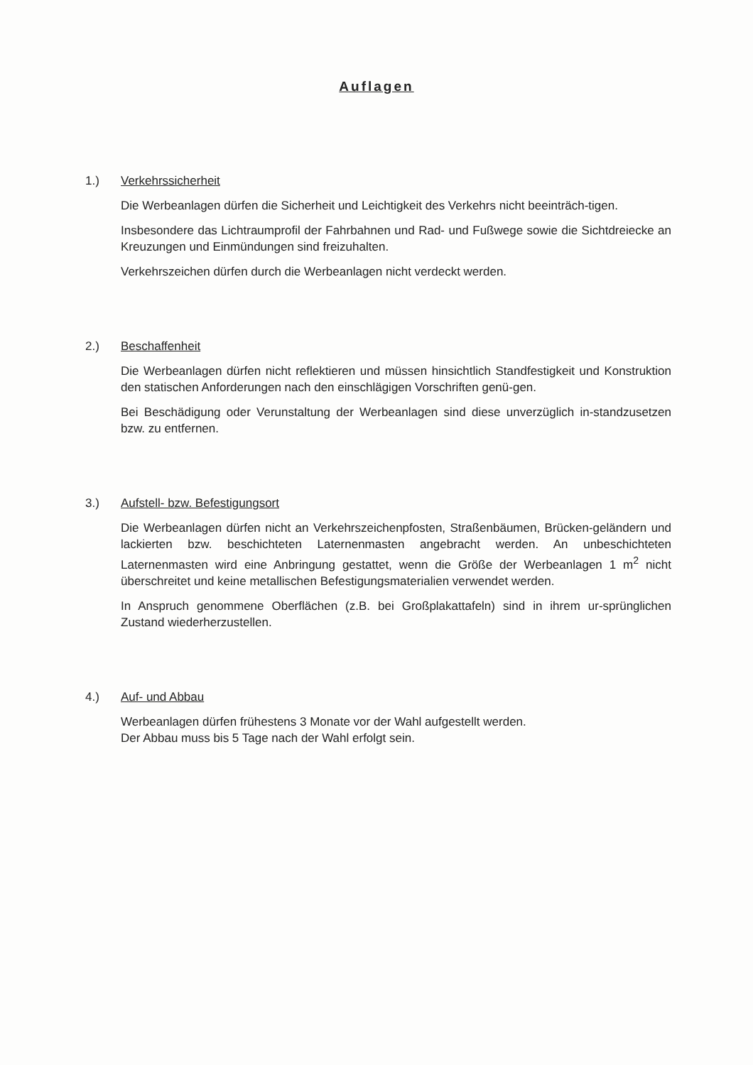Auflagen
1.) Verkehrssicherheit
Die Werbeanlagen dürfen die Sicherheit und Leichtigkeit des Verkehrs nicht beeinträch-tigen.
Insbesondere das Lichtraumprofil der Fahrbahnen und Rad- und Fußwege sowie die Sichtdreiecke an Kreuzungen und Einmündungen sind freizuhalten.
Verkehrszeichen dürfen durch die Werbeanlagen nicht verdeckt werden.
2.) Beschaffenheit
Die Werbeanlagen dürfen nicht reflektieren und müssen hinsichtlich Standfestigkeit und Konstruktion den statischen Anforderungen nach den einschlägigen Vorschriften genü-gen.
Bei Beschädigung oder Verunstaltung der Werbeanlagen sind diese unverzüglich in-standzusetzen bzw. zu entfernen.
3.) Aufstell- bzw. Befestigungsort
Die Werbeanlagen dürfen nicht an Verkehrszeichenpfosten, Straßenbäumen, Brücken-geländern und lackierten bzw. beschichteten Laternenmasten angebracht werden. An unbeschichteten Laternenmasten wird eine Anbringung gestattet, wenn die Größe der Werbeanlagen 1 m<sup>2</sup> nicht überschreitet und keine metallischen Befestigungsmaterialien verwendet werden.
In Anspruch genommene Oberflächen (z.B. bei Großplakattafeln) sind in ihrem ur-sprünglichen Zustand wiederherzustellen.
4.) Auf- und Abbau
Werbeanlagen dürfen frühestens 3 Monate vor der Wahl aufgestellt werden.
Der Abbau muss bis 5 Tage nach der Wahl erfolgt sein.